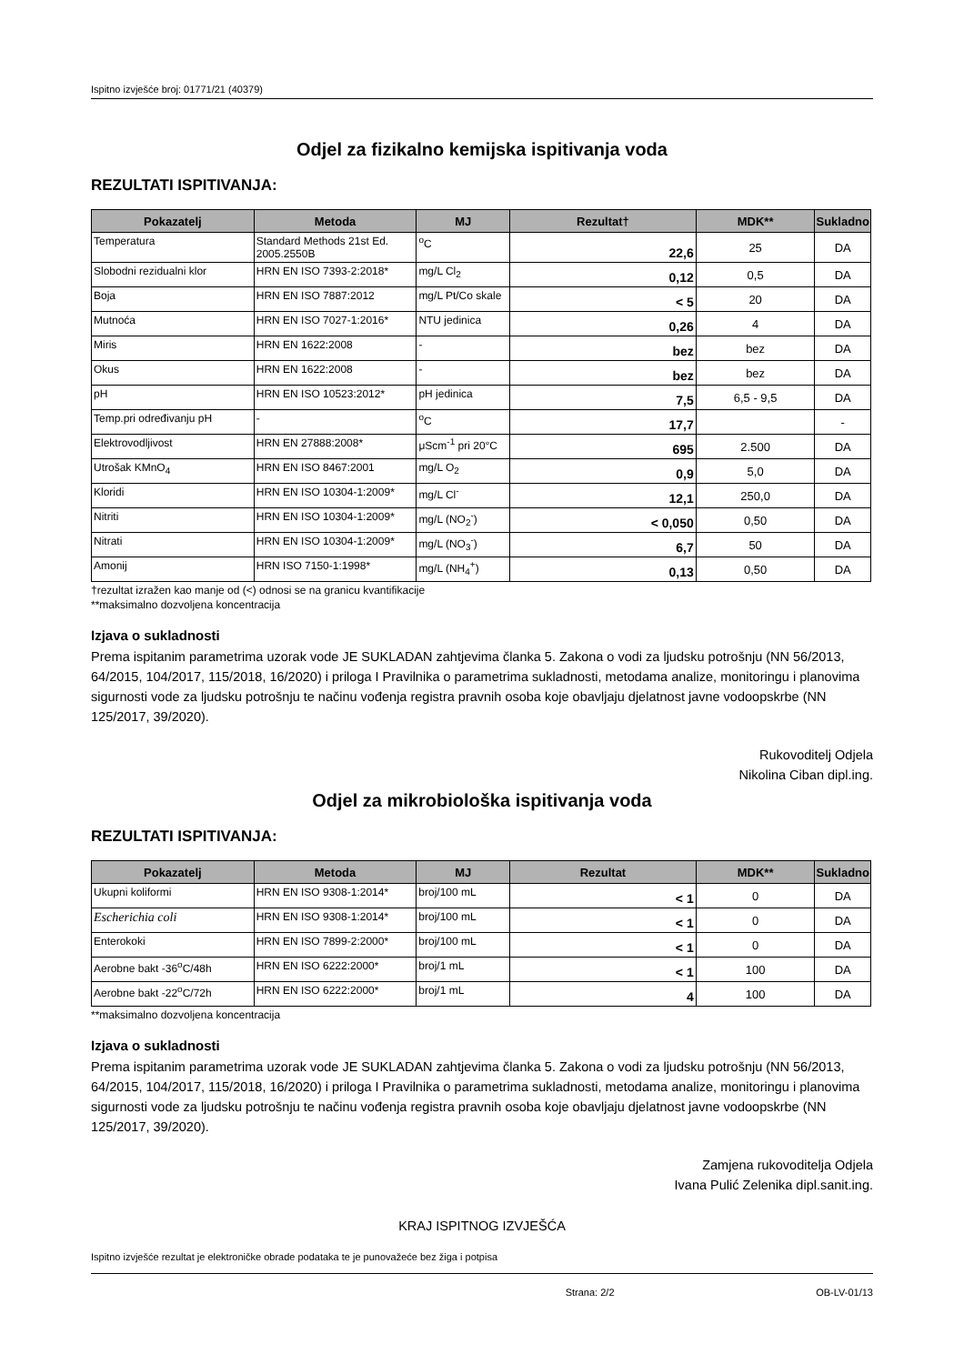Ispitno izvješće broj: 01771/21 (40379)
Odjel za fizikalno kemijska ispitivanja voda
REZULTATI ISPITIVANJA:
| Pokazatelj | Metoda | MJ | Rezultat† | MDK** | Sukladno |
| --- | --- | --- | --- | --- | --- |
| Temperatura | Standard Methods 21st Ed. 2005.2550B | <sup>o</sup> C | 22,6 | 25 | DA |
| Slobodni rezidualni klor | HRN EN ISO 7393-2:2018* | mg/L Cl<sub>2</sub> | 0,12 | 0,5 | DA |
| Boja | HRN EN ISO 7887:2012 | mg/L Pt/Co skale | < 5 | 20 | DA |
| Mutnoća | HRN EN ISO 7027-1:2016* | NTU jedinica | 0,26 | 4 | DA |
| Miris | HRN EN 1622:2008 | - | bez | bez | DA |
| Okus | HRN EN 1622:2008 | - | bez | bez | DA |
| pH | HRN EN ISO 10523:2012* | pH jedinica | 7,5 | 6,5 - 9,5 | DA |
| Temp.pri određivanju pH | - | <sup>o</sup> C | 17,7 | | - |
| Elektrovodljivost | HRN EN 27888:2008* | μScm<sup>-1</sup> pri 20°C | 695 | 2.500 | DA |
| Utrošak KMnO<sub>4</sub> | HRN EN ISO 8467:2001 | mg/L O<sub>2</sub> | 0,9 | 5,0 | DA |
| Kloridi | HRN EN ISO 10304-1:2009* | mg/L Cl<sup>-</sup> | 12,1 | 250,0 | DA |
| Nitriti | HRN EN ISO 10304-1:2009* | mg/L (NO<sub>2</sub><sup>-</sup>) | < 0,050 | 0,50 | DA |
| Nitrati | HRN EN ISO 10304-1:2009* | mg/L (NO<sub>3</sub><sup>-</sup>) | 6,7 | 50 | DA |
| Amonij | HRN ISO 7150-1:1998* | mg/L (NH<sub>4</sub><sup>+</sup>) | 0,13 | 0,50 | DA |
†rezultat izražen kao manje od (<) odnosi se na granicu kvantifikacije
**maksimalno dozvoljena koncentracija
Izjava o sukladnosti
Prema ispitanim parametrima uzorak vode JE SUKLADAN zahtjevima članka 5. Zakona o vodi za ljudsku potrošnju (NN 56/2013, 64/2015, 104/2017, 115/2018, 16/2020) i priloga I Pravilnika o parametrima sukladnosti, metodama analize, monitoringu i planovima sigurnosti vode za ljudsku potrošnju te načinu vođenja registra pravnih osoba koje obavljaju djelatnost javne vodoopskrbe (NN 125/2017, 39/2020).
Rukovoditelj Odjela
Nikolina Ciban dipl.ing.
Odjel za mikrobiološka ispitivanja voda
REZULTATI ISPITIVANJA:
| Pokazatelj | Metoda | MJ | Rezultat | MDK** | Sukladno |
| --- | --- | --- | --- | --- | --- |
| Ukupni koliformi | HRN EN ISO 9308-1:2014* | broj/100 mL | < 1 | 0 | DA |
| Escherichia coli | HRN EN ISO 9308-1:2014* | broj/100 mL | < 1 | 0 | DA |
| Enterokoki | HRN EN ISO 7899-2:2000* | broj/100 mL | < 1 | 0 | DA |
| Aerobne bakt -36<sup>o</sup>C/48h | HRN EN ISO 6222:2000* | broj/1 mL | < 1 | 100 | DA |
| Aerobne bakt -22<sup>o</sup>C/72h | HRN EN ISO 6222:2000* | broj/1 mL | 4 | 100 | DA |
**maksimalno dozvoljena koncentracija
Izjava o sukladnosti
Prema ispitanim parametrima uzorak vode JE SUKLADAN zahtjevima članka 5. Zakona o vodi za ljudsku potrošnju (NN 56/2013, 64/2015, 104/2017, 115/2018, 16/2020) i priloga I Pravilnika o parametrima sukladnosti, metodama analize, monitoringu i planovima sigurnosti vode za ljudsku potrošnju te načinu vođenja registra pravnih osoba koje obavljaju djelatnost javne vodoopskrbe (NN 125/2017, 39/2020).
Zamjena rukovoditelja Odjela
Ivana Pulić Zelenika dipl.sanit.ing.
KRAJ ISPITNOG IZVJEŠĆA
Ispitno izvješće rezultat je elektroničke obrade podataka te je punovažeće bez žiga i potpisa
Strana: 2/2 OB-LV-01/13